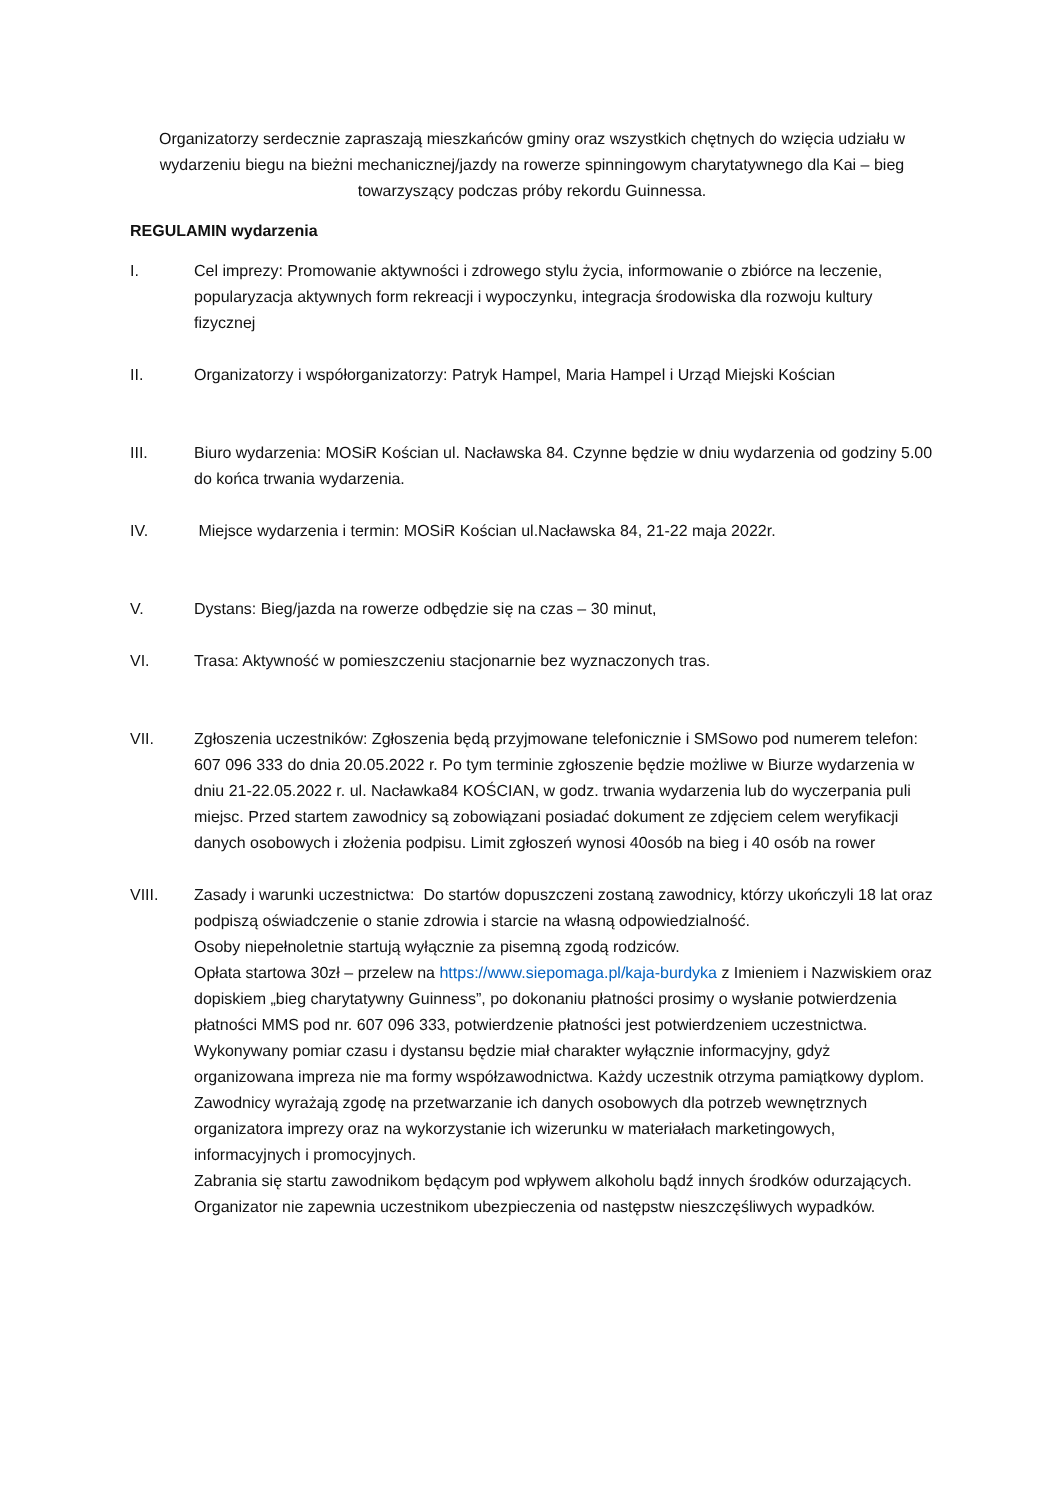Organizatorzy serdecznie zapraszają mieszkańców gminy oraz wszystkich chętnych do wzięcia udziału w wydarzeniu biegu na bieżni mechanicznej/jazdy na rowerze spinningowym charytatywnego dla Kai – bieg towarzyszący podczas próby rekordu Guinnessa.
REGULAMIN wydarzenia
I. Cel imprezy: Promowanie aktywności i zdrowego stylu życia, informowanie o zbiórce na leczenie, popularyzacja aktywnych form rekreacji i wypoczynku, integracja środowiska dla rozwoju kultury fizycznej
II. Organizatorzy i współorganizatorzy: Patryk Hampel, Maria Hampel i Urząd Miejski Kościan
III. Biuro wydarzenia: MOSiR Kościan ul. Nacławska 84. Czynne będzie w dniu wydarzenia od godziny 5.00 do końca trwania wydarzenia.
IV. Miejsce wydarzenia i termin: MOSiR Kościan ul.Nacławska 84, 21-22 maja 2022r.
V. Dystans: Bieg/jazda na rowerze odbędzie się na czas – 30 minut,
VI. Trasa: Aktywność w pomieszczeniu stacjonarnie bez wyznaczonych tras.
VII. Zgłoszenia uczestników: Zgłoszenia będą przyjmowane telefonicznie i SMSowo pod numerem telefon: 607 096 333 do dnia 20.05.2022 r. Po tym terminie zgłoszenie będzie możliwe w Biurze wydarzenia w dniu 21-22.05.2022 r. ul. Nacławka84 KOŚCIAN, w godz. trwania wydarzenia lub do wyczerpania puli miejsc. Przed startem zawodnicy są zobowiązani posiadać dokument ze zdjęciem celem weryfikacji danych osobowych i złożenia podpisu. Limit zgłoszeń wynosi 40osób na bieg i 40 osób na rower
VIII. Zasady i warunki uczestnictwa: Do startów dopuszczeni zostaną zawodnicy, którzy ukończyli 18 lat oraz podpiszą oświadczenie o stanie zdrowia i starcie na własną odpowiedzialność.
Osoby niepełnoletnie startują wyłącznie za pisemną zgodą rodziców.
Opłata startowa 30zł – przelew na https://www.siepomaga.pl/kaja-burdyka z Imieniem i Nazwiskiem oraz dopiskiem „bieg charytatywny Guinness”, po dokonaniu płatności prosimy o wysłanie potwierdzenia płatności MMS pod nr. 607 096 333, potwierdzenie płatności jest potwierdzeniem uczestnictwa.
Wykonywany pomiar czasu i dystansu będzie miał charakter wyłącznie informacyjny, gdyż organizowana impreza nie ma formy współzawodnictwa. Każdy uczestnik otrzyma pamiątkowy dyplom.
Zawodnicy wyrażają zgodę na przetwarzanie ich danych osobowych dla potrzeb wewnętrznych organizatora imprezy oraz na wykorzystanie ich wizerunku w materiałach marketingowych, informacyjnych i promocyjnych.
Zabrania się startu zawodnikom będącym pod wpływem alkoholu bądź innych środków odurzających.
Organizator nie zapewnia uczestnikom ubezpieczenia od następstw nieszczęśliwych wypadków.